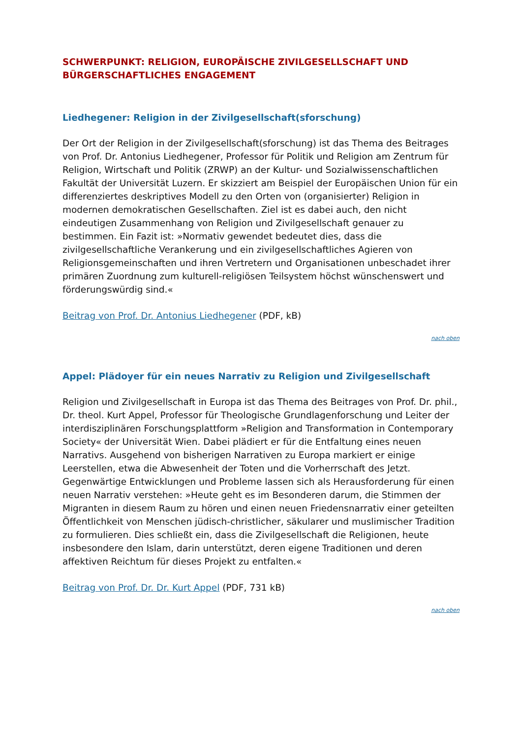SCHWERPUNKT: RELIGION, EUROPÄISCHE ZIVILGESELLSCHAFT UND BÜRGERSCHAFTLICHES ENGAGEMENT
Liedhegener: Religion in der Zivilgesellschaft(sforschung)
Der Ort der Religion in der Zivilgesellschaft(sforschung) ist das Thema des Beitrages von Prof. Dr. Antonius Liedhegener, Professor für Politik und Religion am Zentrum für Religion, Wirtschaft und Politik (ZRWP) an der Kultur- und Sozialwissenschaftlichen Fakultät der Universität Luzern. Er skizziert am Beispiel der Europäischen Union für ein differenziertes deskriptives Modell zu den Orten von (organisierter) Religion in modernen demokratischen Gesellschaften. Ziel ist es dabei auch, den nicht eindeutigen Zusammenhang von Religion und Zivilgesellschaft genauer zu bestimmen. Ein Fazit ist: »Normativ gewendet bedeutet dies, dass die zivilgesellschaftliche Verankerung und ein zivilgesellschaftliches Agieren von Religionsgemeinschaften und ihren Vertretern und Organisationen unbeschadet ihrer primären Zuordnung zum kulturell-religiösen Teilsystem höchst wünschenswert und förderungswürdig sind.«
Beitrag von Prof. Dr. Antonius Liedhegener (PDF, kB)
nach oben
Appel: Plädoyer für ein neues Narrativ zu Religion und Zivilgesellschaft
Religion und Zivilgesellschaft in Europa ist das Thema des Beitrages von Prof. Dr. phil., Dr. theol. Kurt Appel, Professor für Theologische Grundlagenforschung und Leiter der interdisziplinären Forschungsplattform »Religion and Transformation in Contemporary Society« der Universität Wien. Dabei plädiert er für die Entfaltung eines neuen Narrativs. Ausgehend von bisherigen Narrativen zu Europa markiert er einige Leerstellen, etwa die Abwesenheit der Toten und die Vorherrschaft des Jetzt. Gegenwärtige Entwicklungen und Probleme lassen sich als Herausforderung für einen neuen Narrativ verstehen: »Heute geht es im Besonderen darum, die Stimmen der Migranten in diesem Raum zu hören und einen neuen Friedensnarrativ einer geteilten Öffentlichkeit von Menschen jüdisch-christlicher, säkularer und muslimischer Tradition zu formulieren. Dies schließt ein, dass die Zivilgesellschaft die Religionen, heute insbesondere den Islam, darin unterstützt, deren eigene Traditionen und deren affektiven Reichtum für dieses Projekt zu entfalten.«
Beitrag von Prof. Dr. Dr. Kurt Appel (PDF, 731 kB)
nach oben